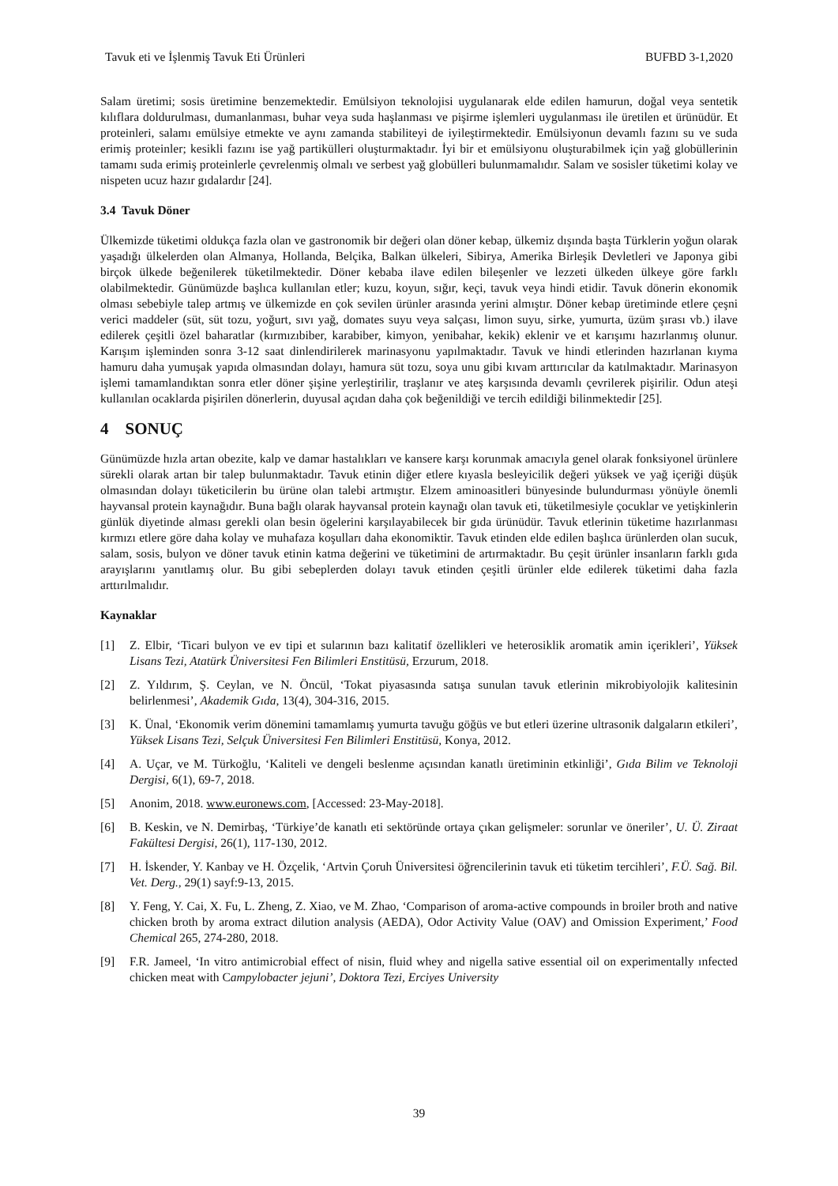Tavuk eti ve İşlenmiş Tavuk Eti Ürünleri BUFBD 3-1,2020
Salam üretimi; sosis üretimine benzemektedir. Emülsiyon teknolojisi uygulanarak elde edilen hamurun, doğal veya sentetik kılıflara doldurulması, dumanlanması, buhar veya suda haşlanması ve pişirme işlemleri uygulanması ile üretilen et ürünüdür. Et proteinleri, salamı emülsiye etmekte ve aynı zamanda stabiliteyi de iyileştirmektedir. Emülsiyonun devamlı fazını su ve suda erimiş proteinler; kesikli fazını ise yağ partikülleri oluşturmaktadır. İyi bir et emülsiyonu oluşturabilmek için yağ globüllerinin tamamı suda erimiş proteinlerle çevrelenmiş olmalı ve serbest yağ globülleri bulunmamalıdır. Salam ve sosisler tüketimi kolay ve nispeten ucuz hazır gıdalardır [24].
3.4 Tavuk Döner
Ülkemizde tüketimi oldukça fazla olan ve gastronomik bir değeri olan döner kebap, ülkemiz dışında başta Türklerin yoğun olarak yaşadığı ülkelerden olan Almanya, Hollanda, Belçika, Balkan ülkeleri, Sibirya, Amerika Birleşik Devletleri ve Japonya gibi birçok ülkede beğenilerek tüketilmektedir. Döner kebaba ilave edilen bileşenler ve lezzeti ülkeden ülkeye göre farklı olabilmektedir. Günümüzde başlıca kullanılan etler; kuzu, koyun, sığır, keçi, tavuk veya hindi etidir. Tavuk dönerin ekonomik olması sebebiyle talep artmış ve ülkemizde en çok sevilen ürünler arasında yerini almıştır. Döner kebap üretiminde etlere çeşni verici maddeler (süt, süt tozu, yoğurt, sıvı yağ, domates suyu veya salçası, limon suyu, sirke, yumurta, üzüm şırası vb.) ilave edilerek çeşitli özel baharatlar (kırmızıbiber, karabiber, kimyon, yenibahar, kekik) eklenir ve et karışımı hazırlanmış olunur. Karışım işleminden sonra 3-12 saat dinlendirilerek marinasyonu yapılmaktadır. Tavuk ve hindi etlerinden hazırlanan kıyma hamuru daha yumuşak yapıda olmasından dolayı, hamura süt tozu, soya unu gibi kıvam arttırıcılar da katılmaktadır. Marinasyon işlemi tamamlandıktan sonra etler döner şişine yerleştirilir, traşlanır ve ateş karşısında devamlı çevrilerek pişirilir. Odun ateşi kullanılan ocaklarda pişirilen dönerlerin, duyusal açıdan daha çok beğenildiği ve tercih edildiği bilinmektedir [25].
4 SONUÇ
Günümüzde hızla artan obezite, kalp ve damar hastalıkları ve kansere karşı korunmak amacıyla genel olarak fonksiyonel ürünlere sürekli olarak artan bir talep bulunmaktadır. Tavuk etinin diğer etlere kıyasla besleyicilik değeri yüksek ve yağ içeriği düşük olmasından dolayı tüketicilerin bu ürüne olan talebi artmıştır. Elzem aminoasitleri bünyesinde bulundurması yönüyle önemli hayvansal protein kaynağıdır. Buna bağlı olarak hayvansal protein kaynağı olan tavuk eti, tüketilmesiyle çocuklar ve yetişkinlerin günlük diyetinde alması gerekli olan besin ögelerini karşılayabilecek bir gıda ürünüdür. Tavuk etlerinin tüketime hazırlanması kırmızı etlere göre daha kolay ve muhafaza koşulları daha ekonomiktir. Tavuk etinden elde edilen başlıca ürünlerden olan sucuk, salam, sosis, bulyon ve döner tavuk etinin katma değerini ve tüketimini de artırmaktadır. Bu çeşit ürünler insanların farklı gıda arayışlarını yanıtlamış olur. Bu gibi sebeplerden dolayı tavuk etinden çeşitli ürünler elde edilerek tüketimi daha fazla arttırılmalıdır.
Kaynaklar
[1] Z. Elbir, ‘Ticari bulyon ve ev tipi et sularının bazı kalitatif özellikleri ve heterosiklik aromatik amin içerikleri’, Yüksek Lisans Tezi, Atatürk Üniversitesi Fen Bilimleri Enstitüsü, Erzurum, 2018.
[2] Z. Yıldırım, Ş. Ceylan, ve N. Öncül, ‘Tokat piyasasında satışa sunulan tavuk etlerinin mikrobiyolojik kalitesinin belirlenmesi’, Akademik Gıda, 13(4), 304-316, 2015.
[3] K. Ünal, ‘Ekonomik verim dönemini tamamlamış yumurta tavuğu göğüs ve but etleri üzerine ultrasonik dalgaların etkileri’, Yüksek Lisans Tezi, Selçuk Üniversitesi Fen Bilimleri Enstitüsü, Konya, 2012.
[4] A. Uçar, ve M. Türkoğlu, ‘Kaliteli ve dengeli beslenme açısından kanatlı üretiminin etkinliği’, Gıda Bilim ve Teknoloji Dergisi, 6(1), 69-7, 2018.
[5] Anonim, 2018. www.euronews.com, [Accessed: 23-May-2018].
[6] B. Keskin, ve N. Demirbaş, ‘Türkiye’de kanatlı eti sektöründe ortaya çıkan gelişmeler: sorunlar ve öneriler’, U. Ü. Ziraat Fakültesi Dergisi, 26(1), 117-130, 2012.
[7] H. İskender, Y. Kanbay ve H. Özçelik, ‘Artvin Çoruh Üniversitesi öğrencilerinin tavuk eti tüketim tercihleri’, F.Ü. Sağ. Bil. Vet. Derg., 29(1) sayf:9-13, 2015.
[8] Y. Feng, Y. Cai, X. Fu, L. Zheng, Z. Xiao, ve M. Zhao, ‘Comparison of aroma-active compounds in broiler broth and native chicken broth by aroma extract dilution analysis (AEDA), Odor Activity Value (OAV) and Omission Experiment,’ Food Chemical 265, 274-280, 2018.
[9] F.R. Jameel, ‘In vitro antimicrobial effect of nisin, fluid whey and nigella sative essential oil on experimentally ınfected chicken meat with Campylobacter jejuni’, Doktora Tezi, Erciyes University
39